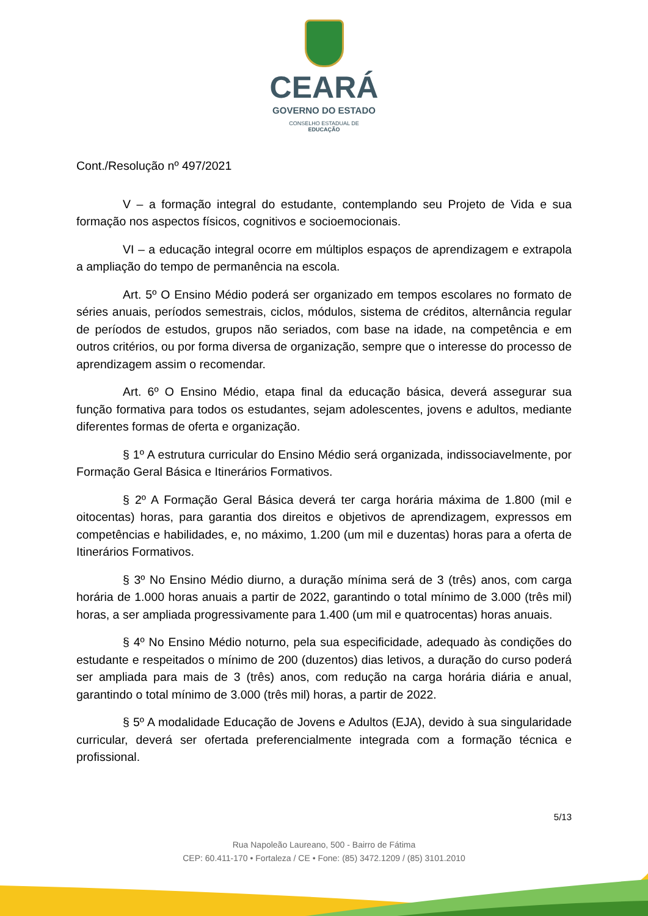CEARÁ
GOVERNO DO ESTADO
CONSELHO ESTADUAL DE
EDUCAÇÃO
Cont./Resolução nº 497/2021
V – a formação integral do estudante, contemplando seu Projeto de Vida e sua formação nos aspectos físicos, cognitivos e socioemocionais.
VI – a educação integral ocorre em múltiplos espaços de aprendizagem e extrapola a ampliação do tempo de permanência na escola.
Art. 5º O Ensino Médio poderá ser organizado em tempos escolares no formato de séries anuais, períodos semestrais, ciclos, módulos, sistema de créditos, alternância regular de períodos de estudos, grupos não seriados, com base na idade, na competência e em outros critérios, ou por forma diversa de organização, sempre que o interesse do processo de aprendizagem assim o recomendar.
Art. 6º O Ensino Médio, etapa final da educação básica, deverá assegurar sua função formativa para todos os estudantes, sejam adolescentes, jovens e adultos, mediante diferentes formas de oferta e organização.
§ 1º A estrutura curricular do Ensino Médio será organizada, indissociavelmente, por Formação Geral Básica e Itinerários Formativos.
§ 2º A Formação Geral Básica deverá ter carga horária máxima de 1.800 (mil e oitocentas) horas, para garantia dos direitos e objetivos de aprendizagem, expressos em competências e habilidades, e, no máximo, 1.200 (um mil e duzentas) horas para a oferta de Itinerários Formativos.
§ 3º No Ensino Médio diurno, a duração mínima será de 3 (três) anos, com carga horária de 1.000 horas anuais a partir de 2022, garantindo o total mínimo de 3.000 (três mil) horas, a ser ampliada progressivamente para 1.400 (um mil e quatrocentas) horas anuais.
§ 4º No Ensino Médio noturno, pela sua especificidade, adequado às condições do estudante e respeitados o mínimo de 200 (duzentos) dias letivos, a duração do curso poderá ser ampliada para mais de 3 (três) anos, com redução na carga horária diária e anual, garantindo o total mínimo de 3.000 (três mil) horas, a partir de 2022.
§ 5º A modalidade Educação de Jovens e Adultos (EJA), devido à sua singularidade curricular, deverá ser ofertada preferencialmente integrada com a formação técnica e profissional.
5/13
Rua Napoleão Laureano, 500 - Bairro de Fátima
CEP: 60.411-170 • Fortaleza / CE • Fone: (85) 3472.1209 / (85) 3101.2010